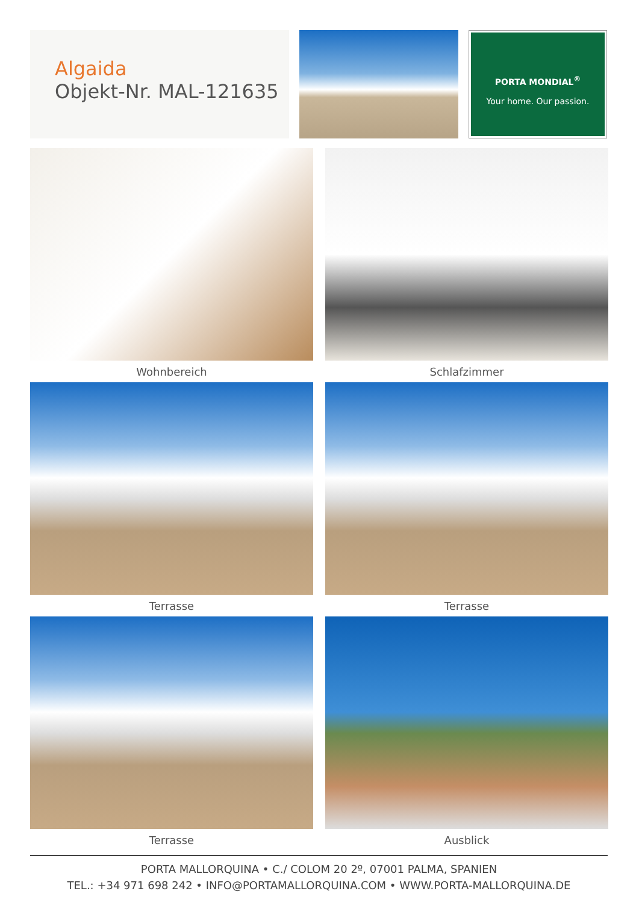Algaida
Objekt-Nr. MAL-121635
PORTA MONDIAL<sup>®</sup>
Your home. Our passion.
Wohnbereich
Schlafzimmer
Terrasse
Terrasse
Terrasse
Ausblick
PORTA MALLORQUINA • C./ COLOM 20 2º, 07001 PALMA, SPANIEN
TEL.: +34 971 698 242 • INFO@PORTAMALLORQUINA.COM • WWW.PORTA-MALLORQUINA.DE